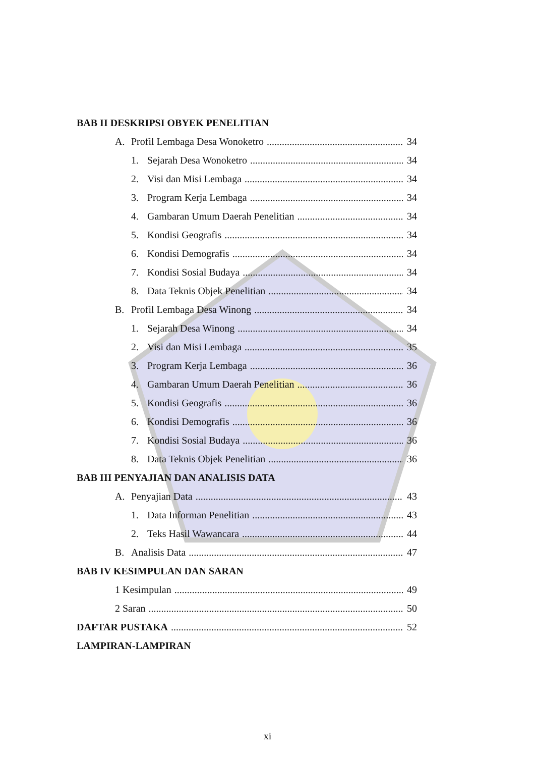BAB II DESKRIPSI OBYEK PENELITIAN
A. Profil Lembaga Desa Wonoketro 34
1. Sejarah Desa Wonoketro 34
2. Visi dan Misi Lembaga 34
3. Program Kerja Lembaga 34
4. Gambaran Umum Daerah Penelitian 34
5. Kondisi Geografis 34
6. Kondisi Demografis 34
7. Kondisi Sosial Budaya 34
8. Data Teknis Objek Penelitian 34
B. Profil Lembaga Desa Winong 34
1. Sejarah Desa Winong 34
2. Visi dan Misi Lembaga 35
3. Program Kerja Lembaga 36
4. Gambaran Umum Daerah Penelitian 36
5. Kondisi Geografis 36
6. Kondisi Demografis 36
7. Kondisi Sosial Budaya 36
8. Data Teknis Objek Penelitian 36
BAB III PENYAJIAN DAN ANALISIS DATA
A. Penyajian Data 43
1. Data Informan Penelitian 43
2. Teks Hasil Wawancara 44
B. Analisis Data 47
BAB IV KESIMPULAN DAN SARAN
1 Kesimpulan 49
2 Saran 50
DAFTAR PUSTAKA 52
LAMPIRAN-LAMPIRAN
xi